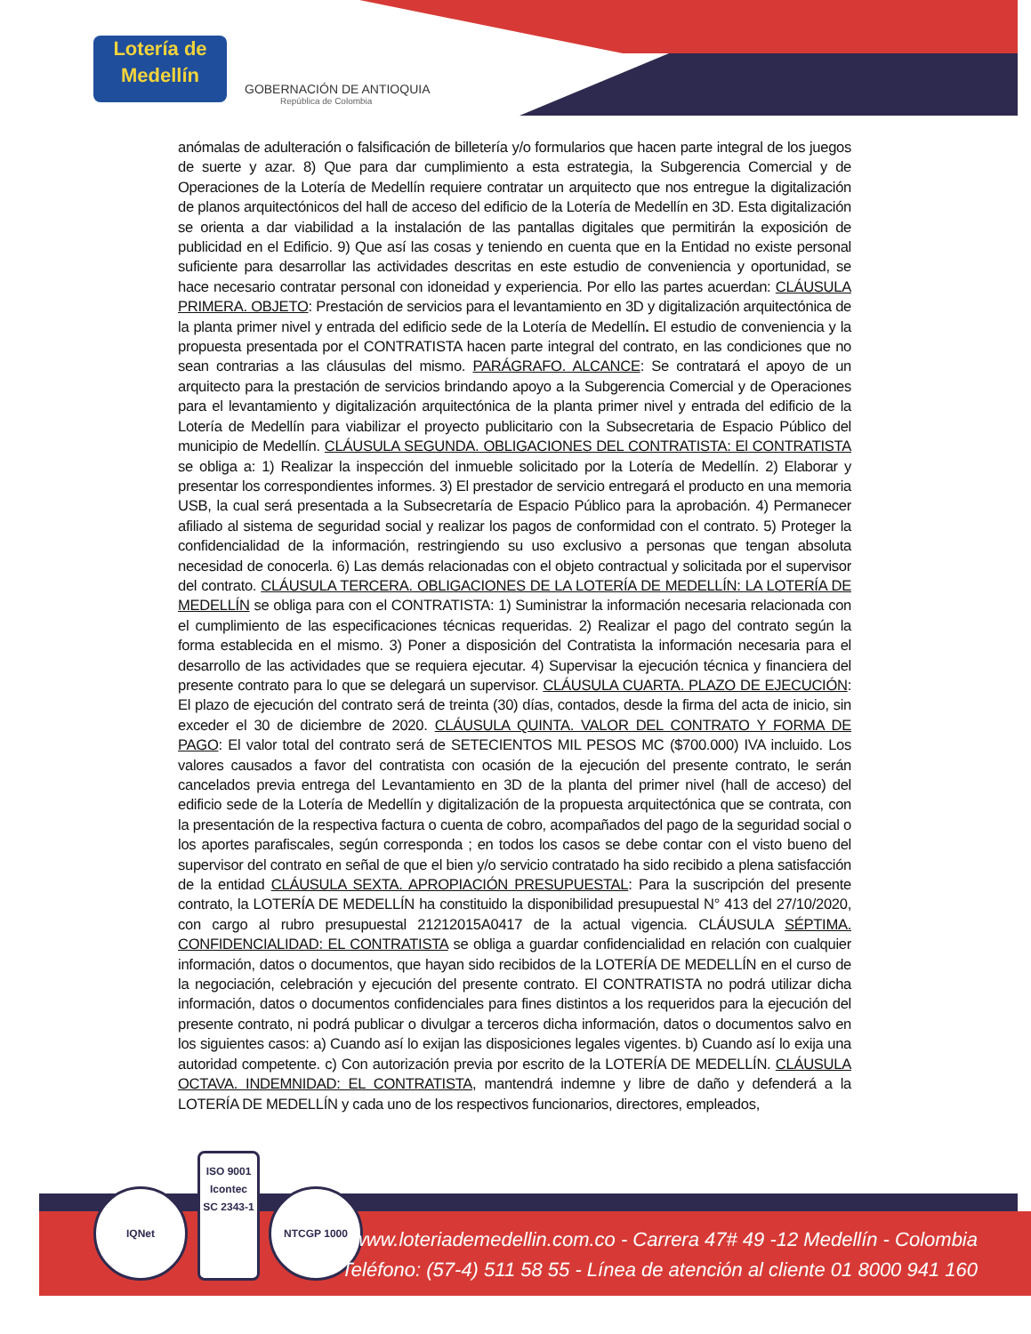Lotería de Medellín
GOBERNACIÓN DE ANTIOQUIA
República de Colombia
anómalas de adulteración o falsificación de billetería y/o formularios que hacen parte integral de los juegos de suerte y azar. 8) Que para dar cumplimiento a esta estrategia, la Subgerencia Comercial y de Operaciones de la Lotería de Medellín requiere contratar un arquitecto que nos entregue la digitalización de planos arquitectónicos del hall de acceso del edificio de la Lotería de Medellín en 3D. Esta digitalización se orienta a dar viabilidad a la instalación de las pantallas digitales que permitirán la exposición de publicidad en el Edificio. 9) Que así las cosas y teniendo en cuenta que en la Entidad no existe personal suficiente para desarrollar las actividades descritas en este estudio de conveniencia y oportunidad, se hace necesario contratar personal con idoneidad y experiencia. Por ello las partes acuerdan: CLÁUSULA PRIMERA. OBJETO: Prestación de servicios para el levantamiento en 3D y digitalización arquitectónica de la planta primer nivel y entrada del edificio sede de la Lotería de Medellín. El estudio de conveniencia y la propuesta presentada por el CONTRATISTA hacen parte integral del contrato, en las condiciones que no sean contrarias a las cláusulas del mismo. PARÁGRAFO. ALCANCE: Se contratará el apoyo de un arquitecto para la prestación de servicios brindando apoyo a la Subgerencia Comercial y de Operaciones para el levantamiento y digitalización arquitectónica de la planta primer nivel y entrada del edificio de la Lotería de Medellín para viabilizar el proyecto publicitario con la Subsecretaria de Espacio Público del municipio de Medellín. CLÁUSULA SEGUNDA. OBLIGACIONES DEL CONTRATISTA: El CONTRATISTA se obliga a: 1) Realizar la inspección del inmueble solicitado por la Lotería de Medellín. 2) Elaborar y presentar los correspondientes informes. 3) El prestador de servicio entregará el producto en una memoria USB, la cual será presentada a la Subsecretaría de Espacio Público para la aprobación. 4) Permanecer afiliado al sistema de seguridad social y realizar los pagos de conformidad con el contrato. 5) Proteger la confidencialidad de la información, restringiendo su uso exclusivo a personas que tengan absoluta necesidad de conocerla. 6) Las demás relacionadas con el objeto contractual y solicitada por el supervisor del contrato. CLÁUSULA TERCERA. OBLIGACIONES DE LA LOTERÍA DE MEDELLÍN: LA LOTERÍA DE MEDELLÍN se obliga para con el CONTRATISTA: 1) Suministrar la información necesaria relacionada con el cumplimiento de las especificaciones técnicas requeridas. 2) Realizar el pago del contrato según la forma establecida en el mismo. 3) Poner a disposición del Contratista la información necesaria para el desarrollo de las actividades que se requiera ejecutar. 4) Supervisar la ejecución técnica y financiera del presente contrato para lo que se delegará un supervisor. CLÁUSULA CUARTA. PLAZO DE EJECUCIÓN: El plazo de ejecución del contrato será de treinta (30) días, contados, desde la firma del acta de inicio, sin exceder el 30 de diciembre de 2020. CLÁUSULA QUINTA. VALOR DEL CONTRATO Y FORMA DE PAGO: El valor total del contrato será de SETECIENTOS MIL PESOS MC ($700.000) IVA incluido. Los valores causados a favor del contratista con ocasión de la ejecución del presente contrato, le serán cancelados previa entrega del Levantamiento en 3D de la planta del primer nivel (hall de acceso) del edificio sede de la Lotería de Medellín y digitalización de la propuesta arquitectónica que se contrata, con la presentación de la respectiva factura o cuenta de cobro, acompañados del pago de la seguridad social o los aportes parafiscales, según corresponda ; en todos los casos se debe contar con el visto bueno del supervisor del contrato en señal de que el bien y/o servicio contratado ha sido recibido a plena satisfacción de la entidad CLÁUSULA SEXTA. APROPIACIÓN PRESUPUESTAL: Para la suscripción del presente contrato, la LOTERÍA DE MEDELLÍN ha constituido la disponibilidad presupuestal N° 413 del 27/10/2020, con cargo al rubro presupuestal 21212015A0417 de la actual vigencia. CLÁUSULA SÉPTIMA. CONFIDENCIALIDAD: EL CONTRATISTA se obliga a guardar confidencialidad en relación con cualquier información, datos o documentos, que hayan sido recibidos de la LOTERÍA DE MEDELLÍN en el curso de la negociación, celebración y ejecución del presente contrato. El CONTRATISTA no podrá utilizar dicha información, datos o documentos confidenciales para fines distintos a los requeridos para la ejecución del presente contrato, ni podrá publicar o divulgar a terceros dicha información, datos o documentos salvo en los siguientes casos: a) Cuando así lo exijan las disposiciones legales vigentes. b) Cuando así lo exija una autoridad competente. c) Con autorización previa por escrito de la LOTERÍA DE MEDELLÍN. CLÁUSULA OCTAVA. INDEMNIDAD: EL CONTRATISTA, mantendrá indemne y libre de daño y defenderá a la LOTERÍA DE MEDELLÍN y cada uno de los respectivos funcionarios, directores, empleados,
IQNet
ISO 9001
Icontec
SC 2343-1
NTCGP 1000
www.loteriademedellin.com.co - Carrera 47# 49 -12 Medellín - Colombia
Teléfono: (57-4) 511 58 55 - Línea de atención al cliente 01 8000 941 160